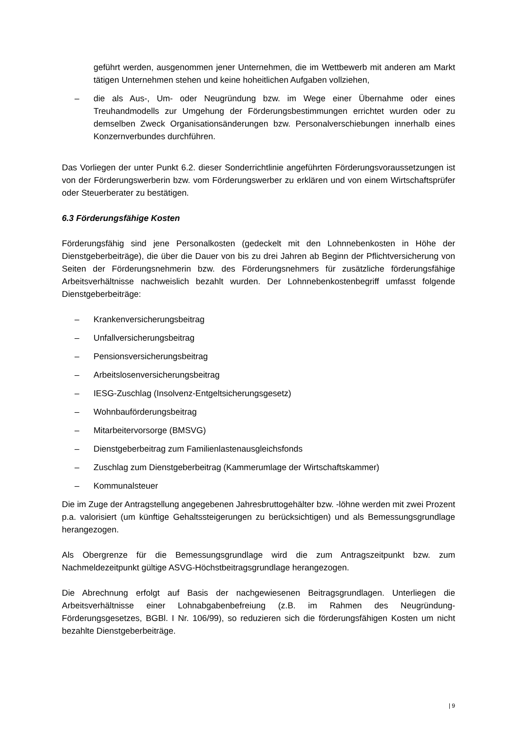geführt werden, ausgenommen jener Unternehmen, die im Wettbewerb mit anderen am Markt tätigen Unternehmen stehen und keine hoheitlichen Aufgaben vollziehen,
– die als Aus-, Um- oder Neugründung bzw. im Wege einer Übernahme oder eines Treuhandmodells zur Umgehung der Förderungsbestimmungen errichtet wurden oder zu demselben Zweck Organisationsänderungen bzw. Personalverschiebungen innerhalb eines Konzernverbundes durchführen.
Das Vorliegen der unter Punkt 6.2. dieser Sonderrichtlinie angeführten Förderungsvoraussetzungen ist von der Förderungswerberin bzw. vom Förderungswerber zu erklären und von einem Wirtschaftsprüfer oder Steuerberater zu bestätigen.
6.3 Förderungsfähige Kosten
Förderungsfähig sind jene Personalkosten (gedeckelt mit den Lohnnebenkosten in Höhe der Dienstgeberbeiträge), die über die Dauer von bis zu drei Jahren ab Beginn der Pflichtversicherung von Seiten der Förderungsnehmerin bzw. des Förderungsnehmers für zusätzliche förderungsfähige Arbeitsverhältnisse nachweislich bezahlt wurden. Der Lohnnebenkostenbegriff umfasst folgende Dienstgeberbeiträge:
– Krankenversicherungsbeitrag
– Unfallversicherungsbeitrag
– Pensionsversicherungsbeitrag
– Arbeitslosenversicherungsbeitrag
– IESG-Zuschlag (Insolvenz-Entgeltsicherungsgesetz)
– Wohnbauförderungsbeitrag
– Mitarbeitervorsorge (BMSVG)
– Dienstgeberbeitrag zum Familienlastenausgleichsfonds
– Zuschlag zum Dienstgeberbeitrag (Kammerumlage der Wirtschaftskammer)
– Kommunalsteuer
Die im Zuge der Antragstellung angegebenen Jahresbruttogehälter bzw. -löhne werden mit zwei Prozent p.a. valorisiert (um künftige Gehaltssteigerungen zu berücksichtigen) und als Bemessungsgrundlage herangezogen.
Als Obergrenze für die Bemessungsgrundlage wird die zum Antragszeitpunkt bzw. zum Nachmeldezeitpunkt gültige ASVG-Höchstbeitragsgrundlage herangezogen.
Die Abrechnung erfolgt auf Basis der nachgewiesenen Beitragsgrundlagen. Unterliegen die Arbeitsverhältnisse einer Lohnabgabenbefreiung (z.B. im Rahmen des Neugründung-Förderungsgesetzes, BGBl. I Nr. 106/99), so reduzieren sich die förderungsfähigen Kosten um nicht bezahlte Dienstgeberbeiträge.
| 9